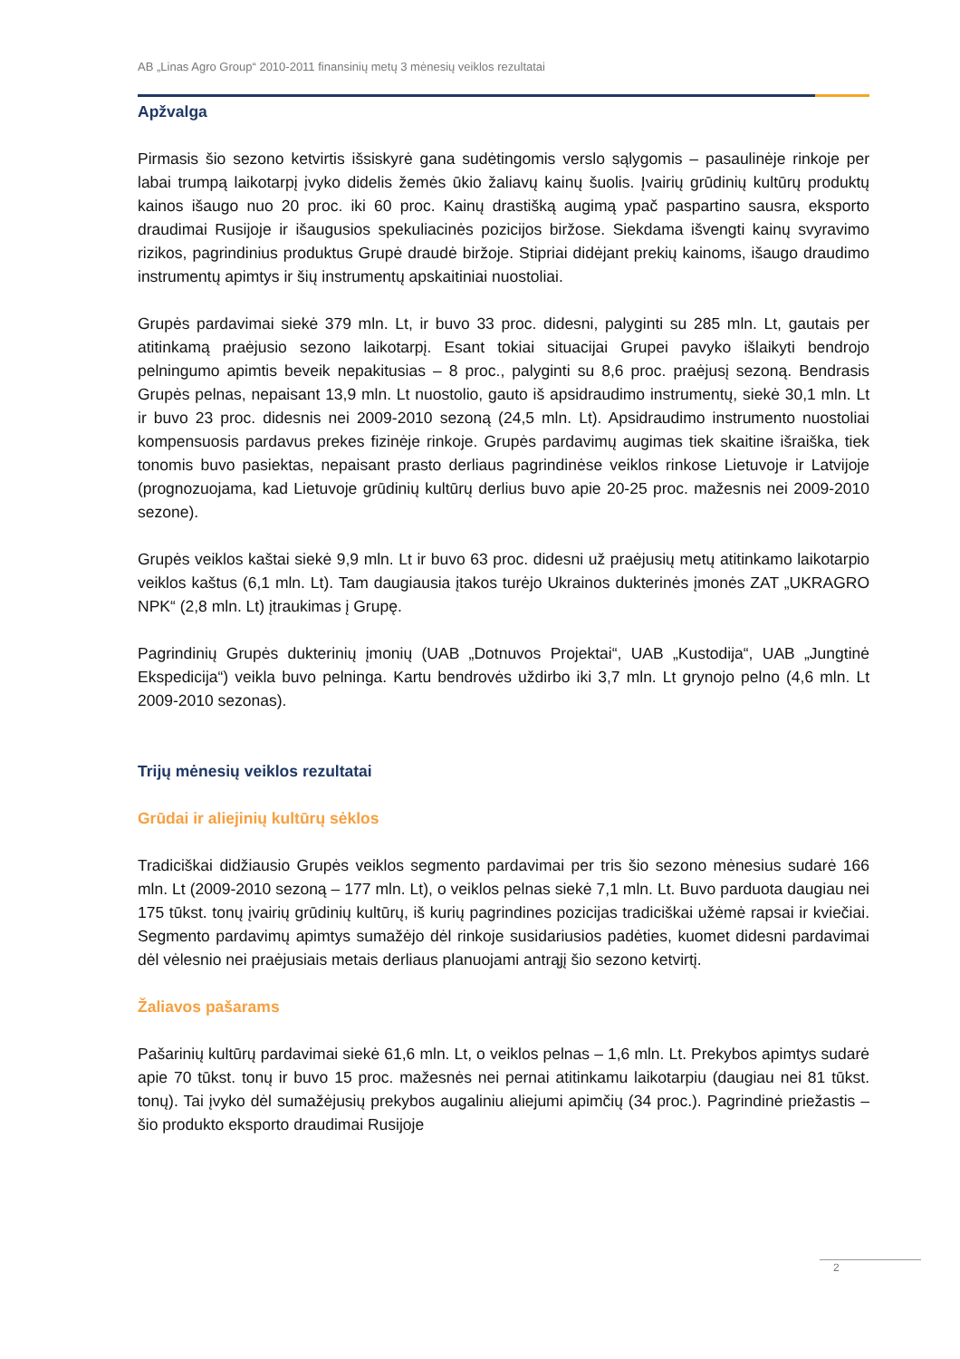AB „Linas Agro Group“ 2010-2011 finansinių metų 3 mėnesių veiklos rezultatai
Apžvalga
Pirmasis šio sezono ketvirtis išsiskyrė gana sudėtingomis verslo sąlygomis – pasaulinėje rinkoje per labai trumpą laikotarpį įvyko didelis žemės ūkio žaliavų kainų šuolis. Įvairių grūdinių kultūrų produktų kainos išaugo nuo 20 proc. iki 60 proc. Kainų drastišką augimą ypač paspartino sausra, eksporto draudimai Rusijoje ir išaugusios spekuliacinės pozicijos biržose. Siekdama išvengti kainų svyravimo rizikos, pagrindinius produktus Grupė draudė biržoje. Stipriai didėjant prekių kainoms, išaugo draudimo instrumentų apimtys ir šių instrumentų apskaitiniai nuostoliai.
Grupės pardavimai siekė 379 mln. Lt, ir buvo 33 proc. didesni, palyginti su 285 mln. Lt, gautais per atitinkamą praėjusio sezono laikotarpį. Esant tokiai situacijai Grupei pavyko išlaikyti bendrojo pelningumo apimtis beveik nepakitusias – 8 proc., palyginti su 8,6 proc. praėjusį sezoną. Bendrasis Grupės pelnas, nepaisant 13,9 mln. Lt nuostolio, gauto iš apsidraudimo instrumentų, siekė 30,1 mln. Lt ir buvo 23 proc. didesnis nei 2009-2010 sezoną (24,5 mln. Lt). Apsidraudimo instrumento nuostoliai kompensuosis pardavus prekes fizinėje rinkoje. Grupės pardavimų augimas tiek skaitine išraiška, tiek tonomis buvo pasiektas, nepaisant prasto derliaus pagrindinėse veiklos rinkose Lietuvoje ir Latvijoje (prognozuojama, kad Lietuvoje grūdinių kultūrų derlius buvo apie 20-25 proc. mažesnis nei 2009-2010 sezone).
Grupės veiklos kaštai siekė 9,9 mln. Lt ir buvo 63 proc. didesni už praėjusių metų atitinkamo laikotarpio veiklos kaštus (6,1 mln. Lt). Tam daugiausia įtakos turėjo Ukrainos dukterinės įmonės ZAT „UKRAGRO NPK“ (2,8 mln. Lt) įtraukimas į Grupę.
Pagrindinių Grupės dukterinių įmonių (UAB „Dotnuvos Projektai“, UAB „Kustodija“, UAB „Jungtinė Ekspedicija“) veikla buvo pelninga. Kartu bendrovės uždirbo iki 3,7 mln. Lt grynojo pelno (4,6 mln. Lt 2009-2010 sezonas).
Trijų mėnesių veiklos rezultatai
Grūdai ir aliejinių kultūrų sėklos
Tradiciškai didžiausio Grupės veiklos segmento pardavimai per tris šio sezono mėnesius sudarė 166 mln. Lt (2009-2010 sezoną – 177 mln. Lt), o veiklos pelnas siekė 7,1 mln. Lt. Buvo parduota daugiau nei 175 tūkst. tonų įvairių grūdinių kultūrų, iš kurių pagrindines pozicijas tradiciškai užėmė rapsai ir kviečiai. Segmento pardavimų apimtys sumažėjo dėl rinkoje susidariusios padėties, kuomet didesni pardavimai dėl vėlesnio nei praėjusiais metais derliaus planuojami antrąjį šio sezono ketvirtį.
Žaliavos pašarams
Pašarinių kultūrų pardavimai siekė 61,6 mln. Lt, o veiklos pelnas – 1,6 mln. Lt. Prekybos apimtys sudarė apie 70 tūkst. tonų ir buvo 15 proc. mažesnės nei pernai atitinkamu laikotarpiu (daugiau nei 81 tūkst. tonų). Tai įvyko dėl sumažėjusių prekybos augaliniu aliejumi apimčių (34 proc.). Pagrindinė priežastis – šio produkto eksporto draudimai Rusijoje
2